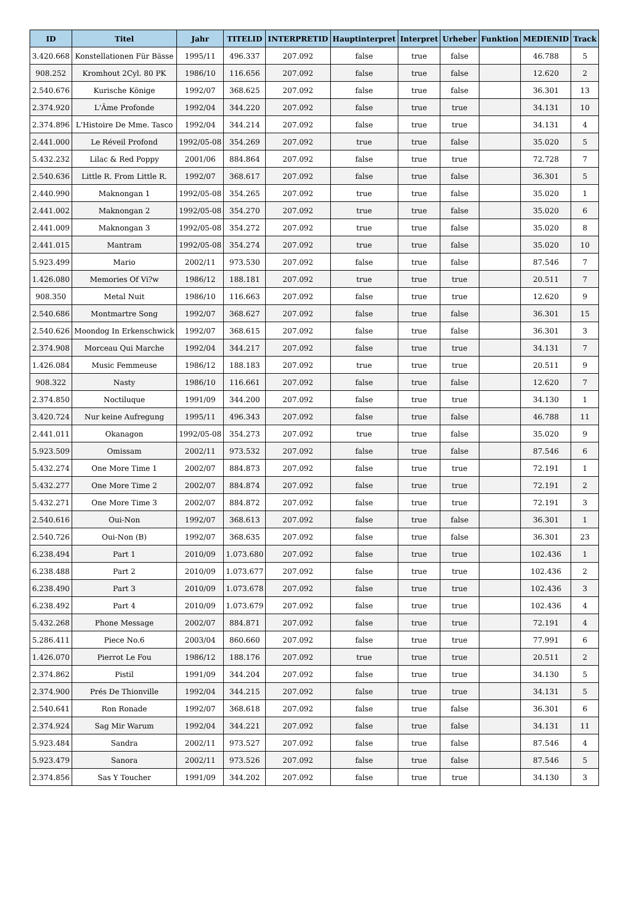| ID | Titel | Jahr | TITELID | INTERPRETID | Hauptinterpret | Interpret | Urheber | Funktion | MEDIENID | Track |
| --- | --- | --- | --- | --- | --- | --- | --- | --- | --- | --- |
| 3.420.668 | Konstellationen Für Bässe | 1995/11 | 496.337 | 207.092 | false | true | false | | 46.788 | 5 |
| 908.252 | Kromhout 2Cyl. 80 PK | 1986/10 | 116.656 | 207.092 | false | true | false | | 12.620 | 2 |
| 2.540.676 | Kurische Könige | 1992/07 | 368.625 | 207.092 | false | true | false | | 36.301 | 13 |
| 2.374.920 | L'Âme Profonde | 1992/04 | 344.220 | 207.092 | false | true | true | | 34.131 | 10 |
| 2.374.896 | L'Histoire De Mme. Tasco | 1992/04 | 344.214 | 207.092 | false | true | true | | 34.131 | 4 |
| 2.441.000 | Le Réveil Profond | 1992/05-08 | 354.269 | 207.092 | true | true | false | | 35.020 | 5 |
| 5.432.232 | Lilac & Red Poppy | 2001/06 | 884.864 | 207.092 | false | true | true | | 72.728 | 7 |
| 2.540.636 | Little R. From Little R. | 1992/07 | 368.617 | 207.092 | false | true | false | | 36.301 | 5 |
| 2.440.990 | Maknongan 1 | 1992/05-08 | 354.265 | 207.092 | true | true | false | | 35.020 | 1 |
| 2.441.002 | Maknongan 2 | 1992/05-08 | 354.270 | 207.092 | true | true | false | | 35.020 | 6 |
| 2.441.009 | Maknongan 3 | 1992/05-08 | 354.272 | 207.092 | true | true | false | | 35.020 | 8 |
| 2.441.015 | Mantram | 1992/05-08 | 354.274 | 207.092 | true | true | false | | 35.020 | 10 |
| 5.923.499 | Mario | 2002/11 | 973.530 | 207.092 | false | true | false | | 87.546 | 7 |
| 1.426.080 | Memories Of Vi?w | 1986/12 | 188.181 | 207.092 | true | true | true | | 20.511 | 7 |
| 908.350 | Metal Nuit | 1986/10 | 116.663 | 207.092 | false | true | true | | 12.620 | 9 |
| 2.540.686 | Montmartre Song | 1992/07 | 368.627 | 207.092 | false | true | false | | 36.301 | 15 |
| 2.540.626 | Moondog In Erkenschwick | 1992/07 | 368.615 | 207.092 | false | true | false | | 36.301 | 3 |
| 2.374.908 | Morceau Qui Marche | 1992/04 | 344.217 | 207.092 | false | true | true | | 34.131 | 7 |
| 1.426.084 | Music Femmeuse | 1986/12 | 188.183 | 207.092 | true | true | true | | 20.511 | 9 |
| 908.322 | Nasty | 1986/10 | 116.661 | 207.092 | false | true | false | | 12.620 | 7 |
| 2.374.850 | Noctiluque | 1991/09 | 344.200 | 207.092 | false | true | true | | 34.130 | 1 |
| 3.420.724 | Nur keine Aufregung | 1995/11 | 496.343 | 207.092 | false | true | false | | 46.788 | 11 |
| 2.441.011 | Okanagon | 1992/05-08 | 354.273 | 207.092 | true | true | false | | 35.020 | 9 |
| 5.923.509 | Omissam | 2002/11 | 973.532 | 207.092 | false | true | false | | 87.546 | 6 |
| 5.432.274 | One More Time 1 | 2002/07 | 884.873 | 207.092 | false | true | true | | 72.191 | 1 |
| 5.432.277 | One More Time 2 | 2002/07 | 884.874 | 207.092 | false | true | true | | 72.191 | 2 |
| 5.432.271 | One More Time 3 | 2002/07 | 884.872 | 207.092 | false | true | true | | 72.191 | 3 |
| 2.540.616 | Oui-Non | 1992/07 | 368.613 | 207.092 | false | true | false | | 36.301 | 1 |
| 2.540.726 | Oui-Non (B) | 1992/07 | 368.635 | 207.092 | false | true | false | | 36.301 | 23 |
| 6.238.494 | Part 1 | 2010/09 | 1.073.680 | 207.092 | false | true | true | | 102.436 | 1 |
| 6.238.488 | Part 2 | 2010/09 | 1.073.677 | 207.092 | false | true | true | | 102.436 | 2 |
| 6.238.490 | Part 3 | 2010/09 | 1.073.678 | 207.092 | false | true | true | | 102.436 | 3 |
| 6.238.492 | Part 4 | 2010/09 | 1.073.679 | 207.092 | false | true | true | | 102.436 | 4 |
| 5.432.268 | Phone Message | 2002/07 | 884.871 | 207.092 | false | true | true | | 72.191 | 4 |
| 5.286.411 | Piece No.6 | 2003/04 | 860.660 | 207.092 | false | true | true | | 77.991 | 6 |
| 1.426.070 | Pierrot Le Fou | 1986/12 | 188.176 | 207.092 | true | true | true | | 20.511 | 2 |
| 2.374.862 | Pistil | 1991/09 | 344.204 | 207.092 | false | true | true | | 34.130 | 5 |
| 2.374.900 | Prés De Thionville | 1992/04 | 344.215 | 207.092 | false | true | true | | 34.131 | 5 |
| 2.540.641 | Ron Ronade | 1992/07 | 368.618 | 207.092 | false | true | false | | 36.301 | 6 |
| 2.374.924 | Sag Mir Warum | 1992/04 | 344.221 | 207.092 | false | true | false | | 34.131 | 11 |
| 5.923.484 | Sandra | 2002/11 | 973.527 | 207.092 | false | true | false | | 87.546 | 4 |
| 5.923.479 | Sanora | 2002/11 | 973.526 | 207.092 | false | true | false | | 87.546 | 5 |
| 2.374.856 | Sas Y Toucher | 1991/09 | 344.202 | 207.092 | false | true | true | | 34.130 | 3 |